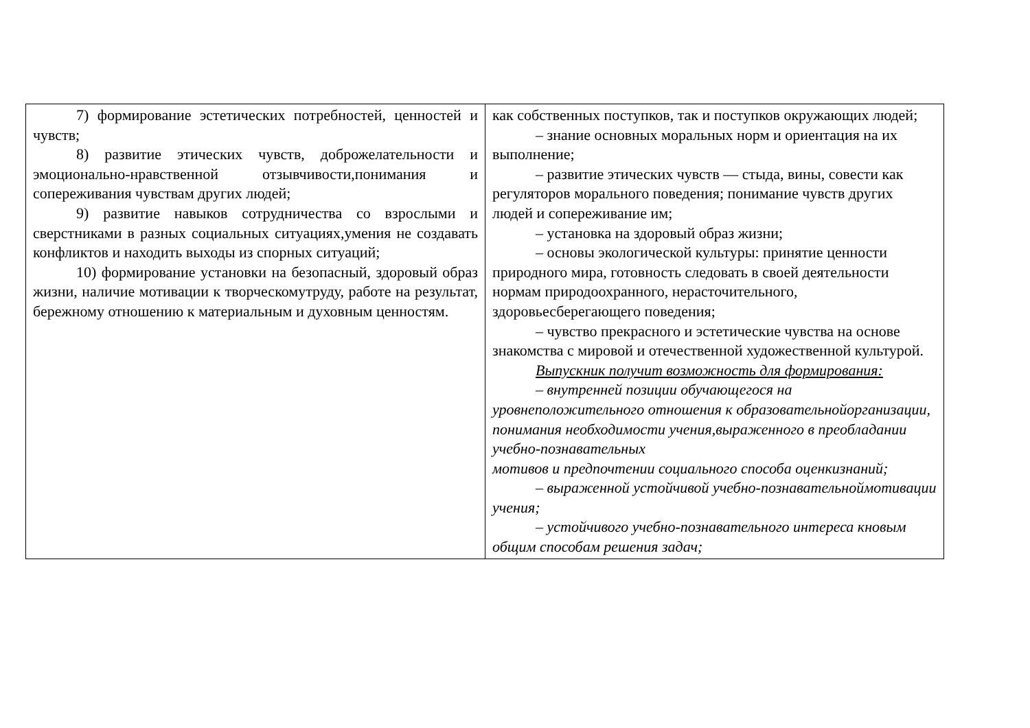| 7) формирование эстетических потребностей, ценностей и чувств; 8) развитие этических чувств, доброжелательности и эмоционально-нравственной отзывчивости,понимания и сопереживания чувствам других людей; 9) развитие навыков сотрудничества со взрослыми и сверстниками в разных социальных ситуациях,умения не создавать конфликтов и находить выходы из спорных ситуаций; 10) формирование установки на безопасный, здоровый образ жизни, наличие мотивации к творческомутруду, работе на результат, бережному отношению к материальным и духовным ценностям. | как собственных поступков, так и поступков окружающих людей; – знание основных моральных норм и ориентация на их выполнение; – развитие этических чувств — стыда, вины, совести как регуляторов морального поведения; понимание чувств других людей и сопереживание им; – установка на здоровый образ жизни; – основы экологической культуры: принятие ценности природного мира, готовность следовать в своей деятельности нормам природоохранного, нерасточительного, здоровьесберегающего поведения; – чувство прекрасного и эстетические чувства на основе знакомства с мировой и отечественной художественной культурой. Выпускник получит возможность для формирования: – внутренней позиции обучающегося на уровнеположительного отношения к образовательнойорганизации, понимания необходимости учения,выраженного в преобладании учебно-познавательных мотивов и предпочтении социального способа оценкизнаний; – выраженной устойчивой учебно-познавательноймотивации учения; – устойчивого учебно-познавательного интереса кновым общим способам решения задач; |